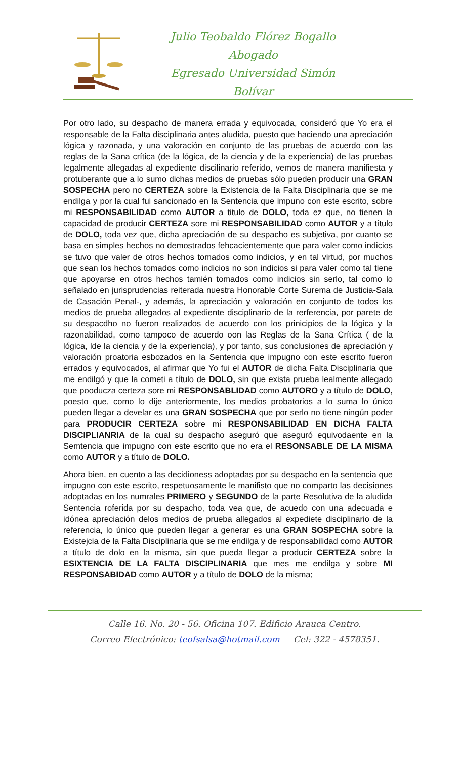Julio Teobaldo Flórez Bogallo
Abogado
Egresado Universidad Simón Bolívar
Por otro lado, su despacho de manera errada y equivocada, consideró que Yo era el responsable de la Falta disciplinaria antes aludida, puesto que haciendo una apreciación lógica y razonada, y una valoración en conjunto de las pruebas de acuerdo con las reglas de la Sana crítica (de la lógica, de la ciencia y de la experiencia) de las pruebas legalmente allegadas al expediente discilinario referido, vemos de manera manifiesta y protuberante que a lo sumo dichas medios de pruebas sólo pueden producir una GRAN SOSPECHA pero no CERTEZA sobre la Existencia de la Falta Disciplinaria que se me endilga y por la cual fui sancionado en la Sentencia que impuno con este escrito, sobre mi RESPONSABILIDAD como AUTOR a titulo de DOLO, toda ez que, no tienen la capacidad de producir CERTEZA sore mi RESPONSABILIDAD como AUTOR y a título de DOLO, toda vez que, dicha apreciación de su despacho es subjetiva, por cuanto se basa en simples hechos no demostrados fehcacientemente que para valer como indicios se tuvo que valer de otros hechos tomados como indicios, y en tal virtud, por muchos que sean los hechos tomados como indicios no son indicios si para valer como tal tiene que apoyarse en otros hechos tamién tomados como indicios sin serlo, tal como lo señalado en jurisprudencias reiterada nuestra Honorable Corte Surema de Justicia-Sala de Casación Penal-, y además, la apreciación y valoración en conjunto de todos los medios de prueba allegados al expediente disciplinario de la rerferencia, por parete de su despacdho no fueron realizados de acuerdo con los prinicipios de la lógica y la razonabilidad, como tampoco de acuerdo oon las Reglas de la Sana Crítica ( de la lógica, lde la ciencia y de la experiencia), y por tanto, sus conclusiones de apreciación y valoración proatoria esbozados en la Sentencia que impugno con este escrito fueron errados y equivocados, al afirmar que Yo fui el AUTOR de dicha Falta Disciplinaria que me endilgó y que la cometi a título de DOLO, sin que exista prueba lealmente allegado que pooducza certeza sore mi RESPONSABLIDAD como AUTORO y a título de DOLO, poesto que, como lo dije anteriormente, los medios probatorios a lo suma lo único pueden llegar a develar es una GRAN SOSPECHA que por serlo no tiene ningún poder para PRODUCIR CERTEZA sobre mi RESPONSABILIDAD EN DICHA FALTA DISCIPLIANRIA de la cual su despacho aseguró que aseguró equivodaente en la Semtencia que impugno con este escrito que no era el RESONSABLE DE LA MISMA como AUTOR y a título de DOLO.
Ahora bien, en cuento a las decidioness adoptadas por su despacho en la sentencia que impugno con este escrito, respetuosamente le manifisto que no comparto las decisiones adoptadas en los numrales PRIMERO y SEGUNDO de la parte Resolutiva de la aludida Sentencia roferida por su despacho, toda vea que, de acuedo con una adecuada e idónea apreciación delos medios de prueba allegados al expediete disciplinario de la referencia, lo único que pueden llegar a generar es una GRAN SOSPECHA sobre la Existejcia de la Falta Disciplinaria que se me endilga y de responsabilidad como AUTOR a título de dolo en la misma, sin que pueda llegar a producir CERTEZA sobre la ESIXTENCIA DE LA FALTA DISCIPLINARIA que mes me endilga y sobre MI RESPONSABIDAD como AUTOR y a título de DOLO de la misma;
Calle 16. No. 20 - 56. Oficina 107. Edificio Arauca Centro.
Correo Electrónico: teofsalsa@hotmail.com Cel: 322 - 4578351.